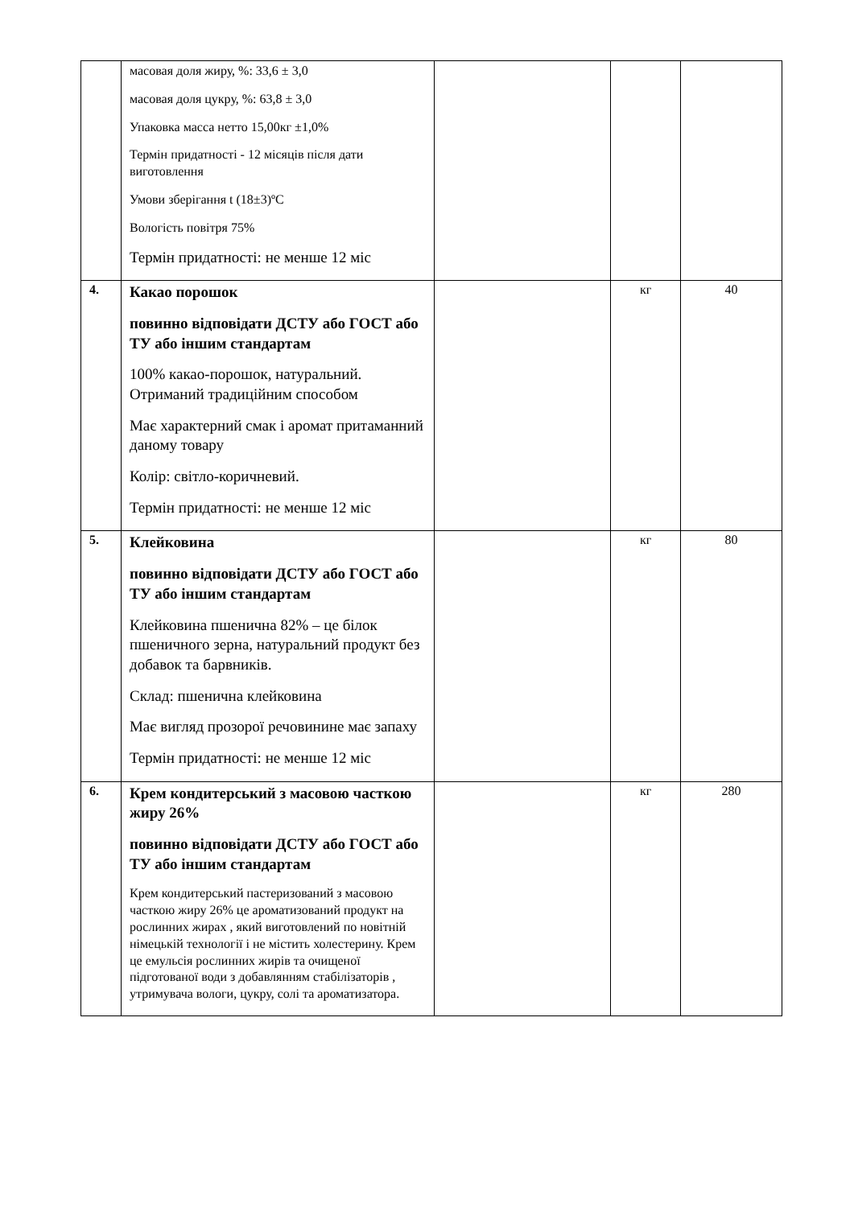| | масовая доля жиру, %: 33,6 ± 3,0 масовая доля цукру, %: 63,8 ± 3,0 Упаковка масса нетто 15,00кг ±1,0% Термін придатності - 12 місяців після дати виготовлення Умови зберігання t (18±3)ºC Вологість повітря 75% Термін придатності: не менше 12 міс | | | |
| 4. | Какао порошок повинно відповідати ДСТУ або ГОСТ або ТУ або іншим стандартам 100% какао-порошок, натуральний. Отриманий традиційним способом Має характерний смак і аромат притаманний даному товару Колір: світло-коричневий. Термін придатності: не менше 12 міс | | кг | 40 |
| 5. | Клейковина повинно відповідати ДСТУ або ГОСТ або ТУ або іншим стандартам Клейковина пшенична 82% – це білок пшеничного зерна, натуральний продукт без добавок та барвників. Склад: пшенична клейковина Має вигляд прозорої речовинине має запаху Термін придатності: не менше 12 міс | | кг | 80 |
| 6. | Крем кондитерський з масовою часткою жиру 26% повинно відповідати ДСТУ або ГОСТ або ТУ або іншим стандартам Крем кондитерський пастеризований з масовою часткою жиру 26% це ароматизований продукт на рослинних жирах , який виготовлений по новітній німецькій технології і не містить холестерину. Крем це емульсія рослинних жирів та очищеної підготованої води з добавлянням стабілізаторів , утримувача вологи, цукру, солі та ароматизатора. | | кг | 280 |